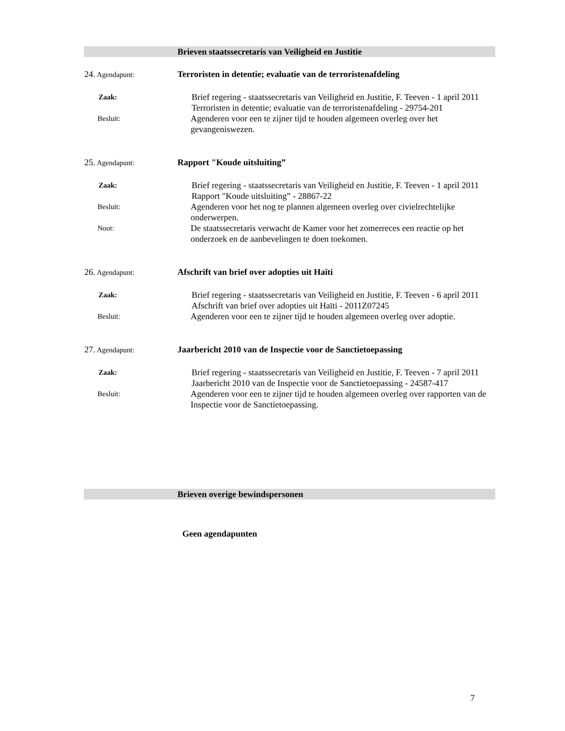Brieven staatssecretaris van Veiligheid en Justitie
24. Agendapunt:
Terroristen in detentie; evaluatie van de terroristenafdeling
Zaak:
Brief regering - staatssecretaris van Veiligheid en Justitie, F. Teeven - 1 april 2011
Terroristen in detentie; evaluatie van de terroristenafdeling - 29754-201
Besluit:
Agenderen voor een te zijner tijd te houden algemeen overleg over het gevangeniswezen.
25. Agendapunt:
Rapport "Koude uitsluiting”
Zaak:
Brief regering - staatssecretaris van Veiligheid en Justitie, F. Teeven - 1 april 2011
Rapport "Koude uitsluiting” - 28867-22
Besluit:
Agenderen voor het nog te plannen algemeen overleg over civielrechtelijke onderwerpen.
Noot:
De staatssecretaris verwacht de Kamer voor het zomerreces een reactie op het onderzoek en de aanbevelingen te doen toekomen.
26. Agendapunt:
Afschrift van brief over adopties uit Haïti
Zaak:
Brief regering - staatssecretaris van Veiligheid en Justitie, F. Teeven - 6 april 2011
Afschrift van brief over adopties uit Haïti - 2011Z07245
Besluit:
Agenderen voor een te zijner tijd te houden algemeen overleg over adoptie.
27. Agendapunt:
Jaarbericht 2010 van de Inspectie voor de Sanctietoepassing
Zaak:
Brief regering - staatssecretaris van Veiligheid en Justitie, F. Teeven - 7 april 2011
Jaarbericht 2010 van de Inspectie voor de Sanctietoepassing - 24587-417
Besluit:
Agenderen voor een te zijner tijd te houden algemeen overleg over rapporten van de Inspectie voor de Sanctietoepassing.
Brieven overige bewindspersonen
Geen agendapunten
7